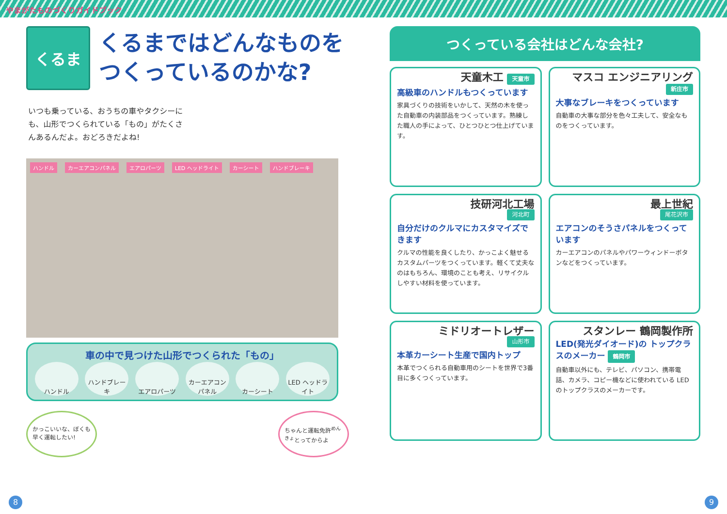やまがたものづくりガイドブック
くるま
くるまではどんなものを
つくっているのかな?
いつも乗っている、おうちの車やタクシーにも、山形でつくられている「もの」がたくさんあるんだよ。おどろきだよね!
ハンドル カーエアコンパネル エアロパーツ LED ヘッドライト カーシート ハンドブレーキ
車の中で見つけた山形でつくられた「もの」
ハンドル ハンドブレーキ
エアロパーツ カーエアコン パネル
カーシート LED ヘッドライト
かっこいいな、ぼくも早く運転したい!
ちゃんと運転免許<sup>めんきょ</sup>とってからよ
つくっている会社はどんな会社?
天童木工 天童市
高級車のハンドルもつくっています
家具づくりの技術をいかして、天然の木を使った自動車の内装部品をつくっています。熟練した職人の手によって、ひとつひとつ仕上げています。
マスコ エンジニアリング 新庄市
大事なブレーキをつくっています
自動車の大事な部分を色々工夫して、安全なものをつくっています。
技研河北工場
河北町
自分だけのクルマにカスタマイズできます
クルマの性能を良くしたり、かっこよく魅せるカスタムパーツをつくっています。軽くて丈夫なのはもちろん、環境のことも考え、リサイクルしやすい材料を使っています。
最上世紀
尾花沢市
エアコンのそうさパネルをつくっています
カーエアコンのパネルやパワーウィンドーボタンなどをつくっています。
ミドリオートレザー
山形市
本革カーシート生産で国内トップ
本革でつくられる自動車用のシートを世界で3番目に多くつくっています。
スタンレー 鶴岡製作所
LED(発光ダイオード)の トップクラスのメーカー 鶴岡市
自動車以外にも、テレビ、パソコン、携帯電話、カメラ、コピー機などに使われている LED のトップクラスのメーカーです。
8 9